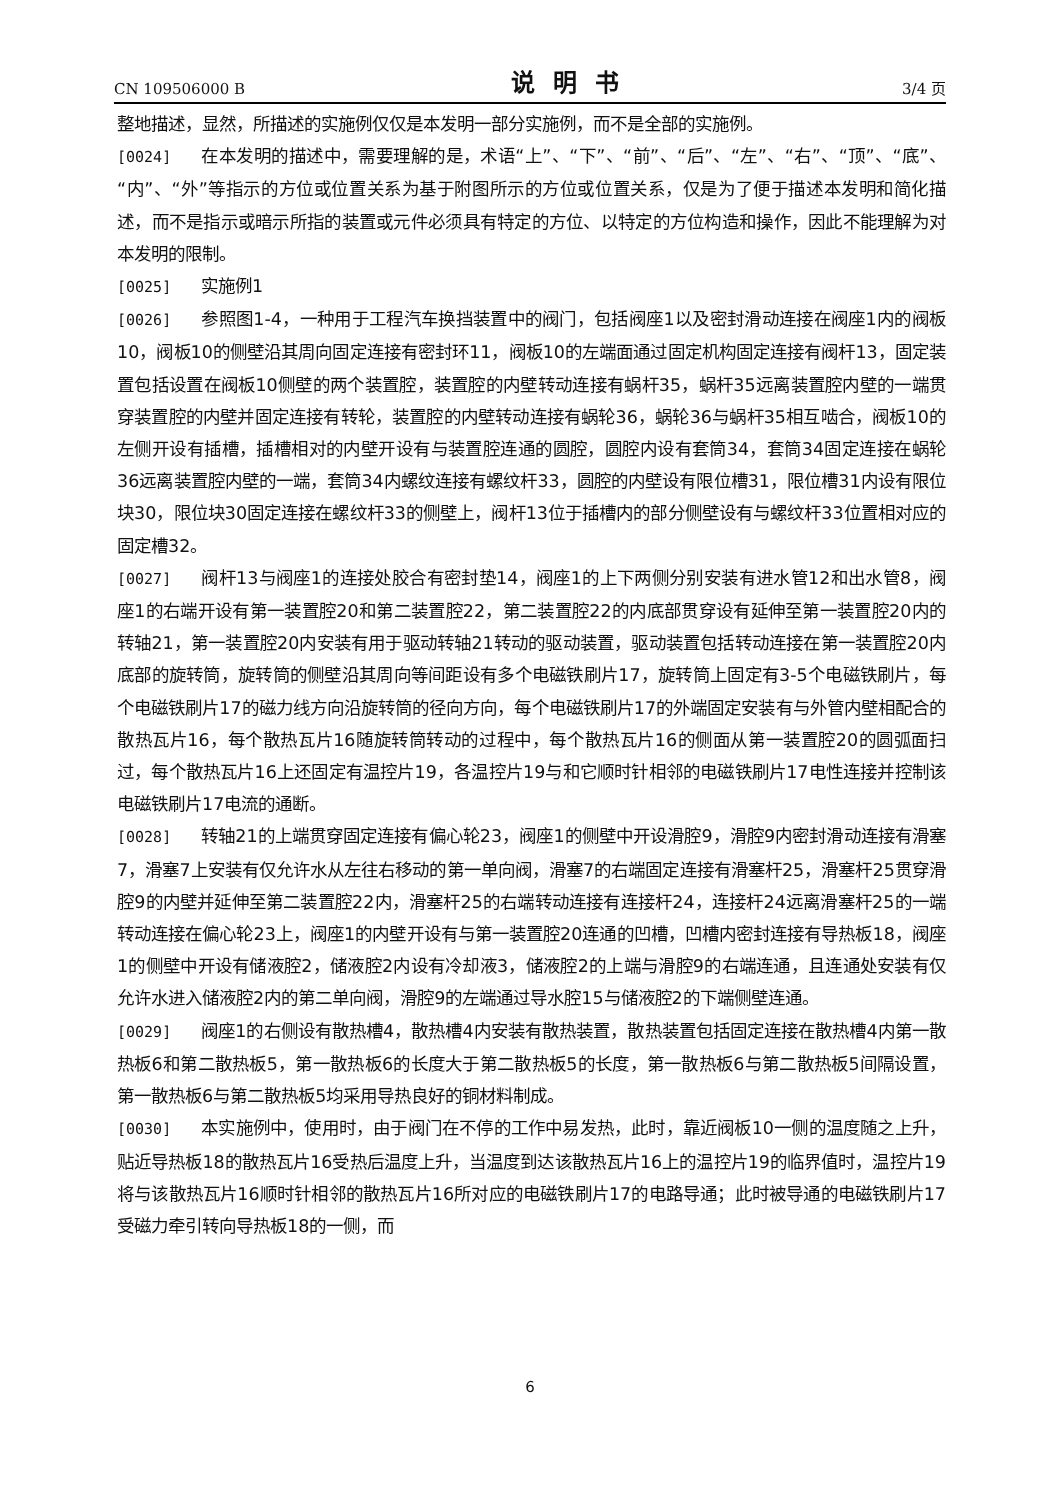CN 109506000 B 说明书 3/4 页
整地描述，显然，所描述的实施例仅仅是本发明一部分实施例，而不是全部的实施例。
[0024] 在本发明的描述中，需要理解的是，术语“上”、“下”、“前”、“后”、“左”、“右”、“顶”、“底”、“内”、“外”等指示的方位或位置关系为基于附图所示的方位或位置关系，仅是为了便于描述本发明和简化描述，而不是指示或暗示所指的装置或元件必须具有特定的方位、以特定的方位构造和操作，因此不能理解为对本发明的限制。
[0025] 实施例1
[0026] 参照图1-4，一种用于工程汽车换挡装置中的阀门，包括阀座1以及密封滑动连接在阀座1内的阀板10，阀板10的侧壁沿其周向固定连接有密封环11，阀板10的左端面通过固定机构固定连接有阀杆13，固定装置包括设置在阀板10侧壁的两个装置腔，装置腔的内壁转动连接有蜗杆35，蜗杆35远离装置腔内壁的一端贯穿装置腔的内壁并固定连接有转轮，装置腔的内壁转动连接有蜗轮36，蜗轮36与蜗杆35相互啮合，阀板10的左侧开设有插槽，插槽相对的内壁开设有与装置腔连通的圆腔，圆腔内设有套筒34，套筒34固定连接在蜗轮36远离装置腔内壁的一端，套筒34内螺纹连接有螺纹杆33，圆腔的内壁设有限位槽31，限位槽31内设有限位块30，限位块30固定连接在螺纹杆33的侧壁上，阀杆13位于插槽内的部分侧壁设有与螺纹杆33位置相对应的固定槽32。
[0027] 阀杆13与阀座1的连接处胶合有密封垫14，阀座1的上下两侧分别安装有进水管12和出水管8，阀座1的右端开设有第一装置腔20和第二装置腔22，第二装置腔22的内底部贯穿设有延伸至第一装置腔20内的转轴21，第一装置腔20内安装有用于驱动转轴21转动的驱动装置，驱动装置包括转动连接在第一装置腔20内底部的旋转筒，旋转筒的侧壁沿其周向等间距设有多个电磁铁刷片17，旋转筒上固定有3-5个电磁铁刷片，每个电磁铁刷片17的磁力线方向沿旋转筒的径向方向，每个电磁铁刷片17的外端固定安装有与外管内壁相配合的散热瓦片16，每个散热瓦片16随旋转筒转动的过程中，每个散热瓦片16的侧面从第一装置腔20的圆弧面扫过，每个散热瓦片16上还固定有温控片19，各温控片19与和它顺时针相邻的电磁铁刷片17电性连接并控制该电磁铁刷片17电流的通断。
[0028] 转轴21的上端贯穿固定连接有偏心轮23，阀座1的侧壁中开设滑腔9，滑腔9内密封滑动连接有滑塞7，滑塞7上安装有仅允许水从左往右移动的第一单向阀，滑塞7的右端固定连接有滑塞杆25，滑塞杆25贯穿滑腔9的内壁并延伸至第二装置腔22内，滑塞杆25的右端转动连接有连接杆24，连接杆24远离滑塞杆25的一端转动连接在偏心轮23上，阀座1的内壁开设有与第一装置腔20连通的凹槽，凹槽内密封连接有导热板18，阀座1的侧壁中开设有储液腔2，储液腔2内设有冷却液3，储液腔2的上端与滑腔9的右端连通，且连通处安装有仅允许水进入储液腔2内的第二单向阀，滑腔9的左端通过导水腔15与储液腔2的下端侧壁连通。
[0029] 阀座1的右侧设有散热槽4，散热槽4内安装有散热装置，散热装置包括固定连接在散热槽4内第一散热板6和第二散热板5，第一散热板6的长度大于第二散热板5的长度，第一散热板6与第二散热板5间隔设置，第一散热板6与第二散热板5均采用导热良好的铜材料制成。
[0030] 本实施例中，使用时，由于阀门在不停的工作中易发热，此时，靠近阀板10一侧的温度随之上升，贴近导热板18的散热瓦片16受热后温度上升，当温度到达该散热瓦片16上的温控片19的临界值时，温控片19将与该散热瓦片16顺时针相邻的散热瓦片16所对应的电磁铁刷片17的电路导通；此时被导通的电磁铁刷片17受磁力牵引转向导热板18的一侧，而
6